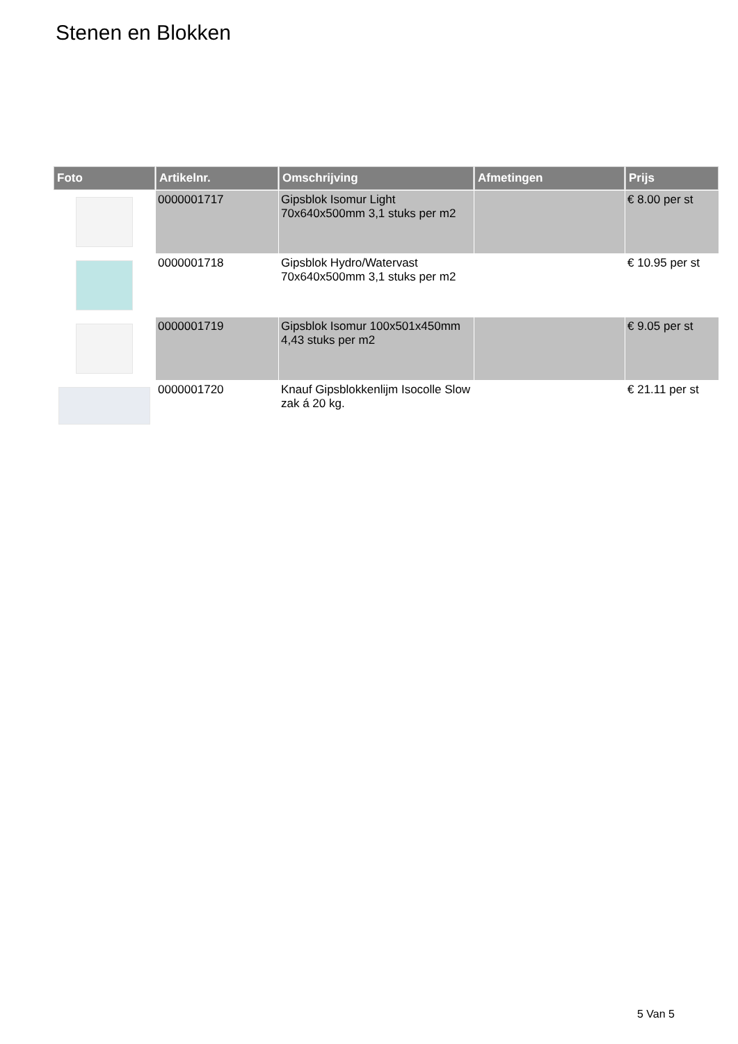Stenen en Blokken
| Foto | Artikelnr. | Omschrijving | Afmetingen | Prijs |
| --- | --- | --- | --- | --- |
| | 0000001717 | Gipsblok Isomur Light 70x640x500mm 3,1 stuks per m2 | | € 8.00 per st |
| | 0000001718 | Gipsblok Hydro/Watervast 70x640x500mm 3,1 stuks per m2 | | € 10.95 per st |
| | 0000001719 | Gipsblok Isomur 100x501x450mm 4,43 stuks per m2 | | € 9.05 per st |
| | 0000001720 | Knauf Gipsblokkenlijm Isocolle Slow zak á 20 kg. | | € 21.11 per st |
5 Van 5